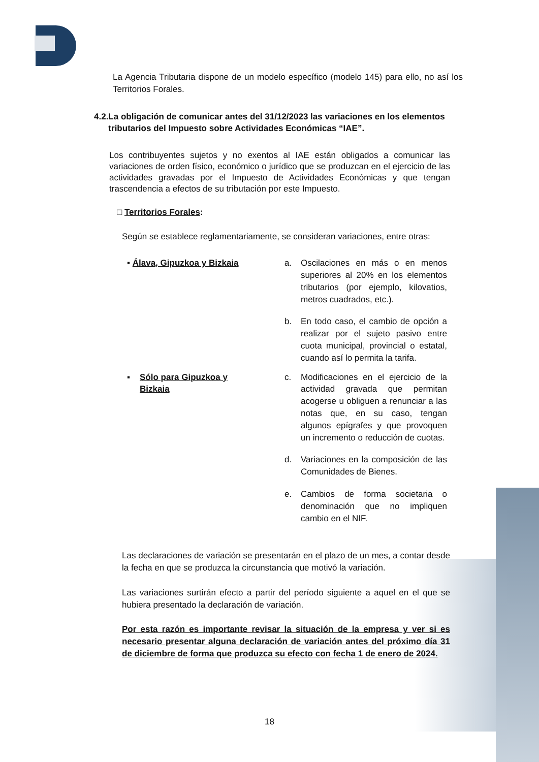La Agencia Tributaria dispone de un modelo específico (modelo 145) para ello, no así los Territorios Forales.
4.2. La obligación de comunicar antes del 31/12/2023 las variaciones en los elementos tributarios del Impuesto sobre Actividades Económicas “IAE”.
Los contribuyentes sujetos y no exentos al IAE están obligados a comunicar las variaciones de orden físico, económico o jurídico que se produzcan en el ejercicio de las actividades gravadas por el Impuesto de Actividades Económicas y que tengan trascendencia a efectos de su tributación por este Impuesto.
□ Territorios Forales:
Según se establece reglamentariamente, se consideran variaciones, entre otras:
▪ Álava, Gipuzkoa y Bizkaia
a. Oscilaciones en más o en menos superiores al 20% en los elementos tributarios (por ejemplo, kilovatios, metros cuadrados, etc.).
b. En todo caso, el cambio de opción a realizar por el sujeto pasivo entre cuota municipal, provincial o estatal, cuando así lo permita la tarifa.
▪ Sólo para Gipuzkoa y Bizkaia
c. Modificaciones en el ejercicio de la actividad gravada que permitan acogerse u obliguen a renunciar a las notas que, en su caso, tengan algunos epígrafes y que provoquen un incremento o reducción de cuotas.
d. Variaciones en la composición de las Comunidades de Bienes.
e. Cambios de forma societaria o denominación que no impliquen cambio en el NIF.
Las declaraciones de variación se presentarán en el plazo de un mes, a contar desde la fecha en que se produzca la circunstancia que motivó la variación.
Las variaciones surtirán efecto a partir del período siguiente a aquel en el que se hubiera presentado la declaración de variación.
Por esta razón es importante revisar la situación de la empresa y ver si es necesario presentar alguna declaración de variación antes del próximo día 31 de diciembre de forma que produzca su efecto con fecha 1 de enero de 2024.
18